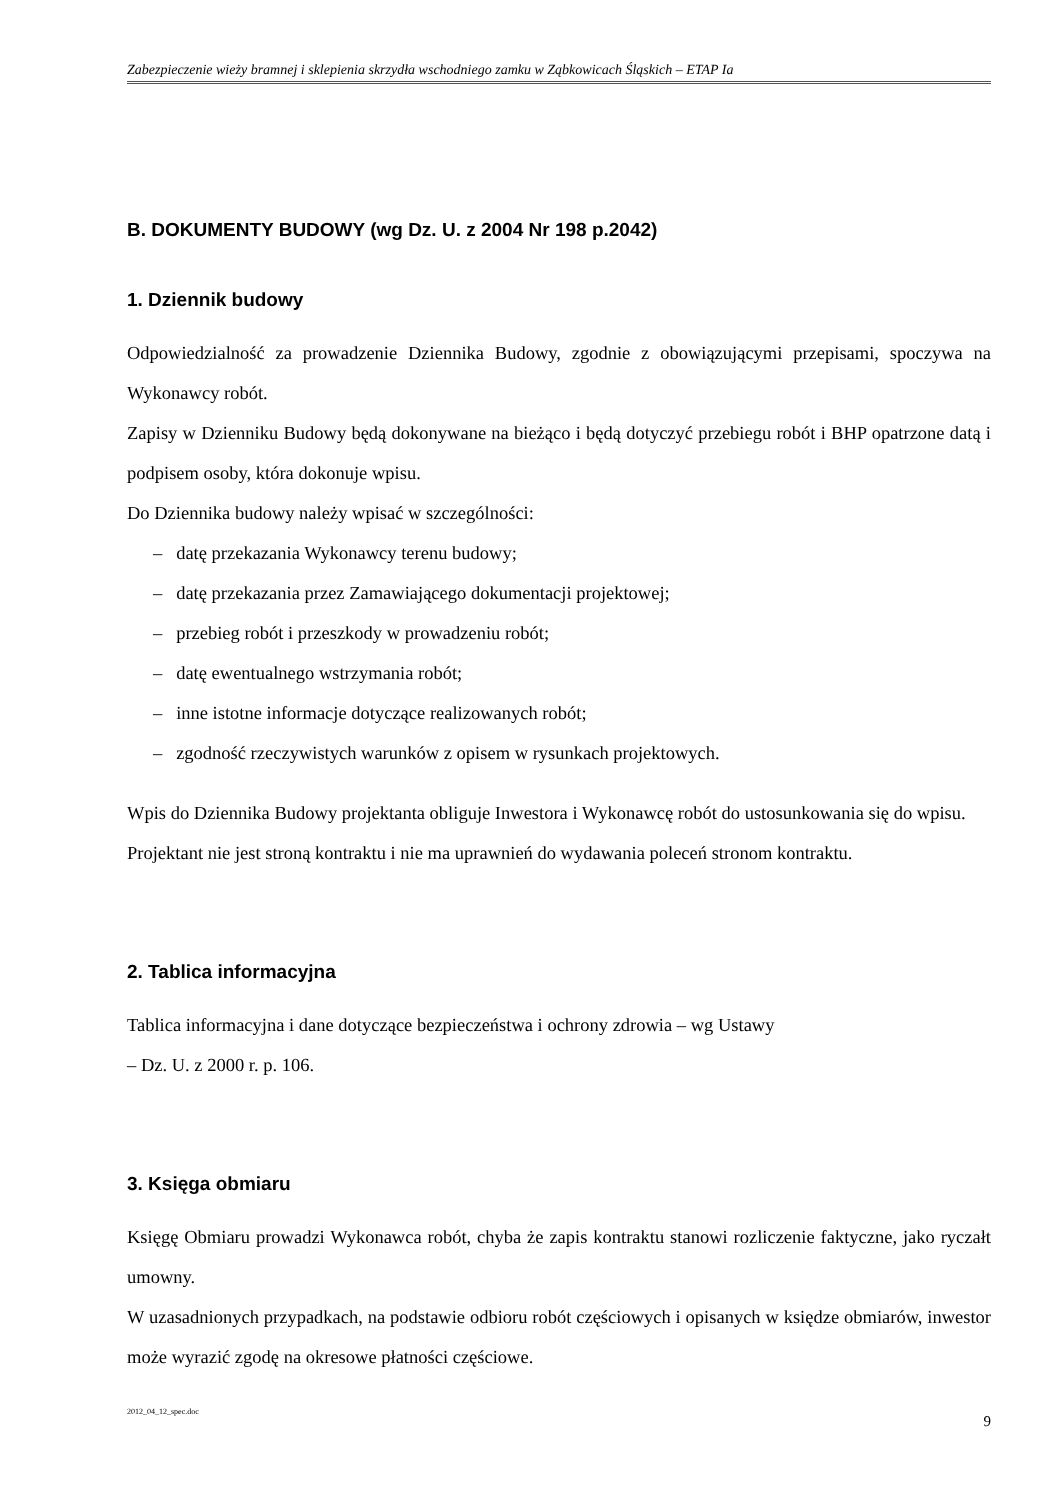Zabezpieczenie wieży bramnej i sklepienia skrzydła wschodniego zamku w Ząbkowicach Śląskich – ETAP Ia
B. DOKUMENTY BUDOWY (wg Dz. U. z 2004 Nr 198 p.2042)
1. Dziennik budowy
Odpowiedzialność za prowadzenie Dziennika Budowy, zgodnie z obowiązującymi przepisami, spoczywa na Wykonawcy robót.
Zapisy w Dzienniku Budowy będą dokonywane na bieżąco i będą dotyczyć przebiegu robót i BHP opatrzone datą i podpisem osoby, która dokonuje wpisu.
Do Dziennika budowy należy wpisać w szczególności:
– datę przekazania Wykonawcy terenu budowy;
– datę przekazania przez Zamawiającego dokumentacji projektowej;
– przebieg robót i przeszkody w prowadzeniu robót;
– datę ewentualnego wstrzymania robót;
– inne istotne informacje dotyczące realizowanych robót;
– zgodność rzeczywistych warunków z opisem w rysunkach projektowych.
Wpis do Dziennika Budowy projektanta obliguje Inwestora i Wykonawcę robót do ustosunkowania się do wpisu.
Projektant nie jest stroną kontraktu i nie ma uprawnień do wydawania poleceń stronom kontraktu.
2. Tablica informacyjna
Tablica informacyjna i dane dotyczące bezpieczeństwa i ochrony zdrowia – wg Ustawy
– Dz. U. z 2000 r. p. 106.
3. Księga obmiaru
Księgę Obmiaru prowadzi Wykonawca robót, chyba że zapis kontraktu stanowi rozliczenie faktyczne, jako ryczałt umowny.
W uzasadnionych przypadkach, na podstawie odbioru robót częściowych i opisanych w księdze obmiarów, inwestor może wyrazić zgodę na okresowe płatności częściowe.
2012_04_12_spec.doc 9